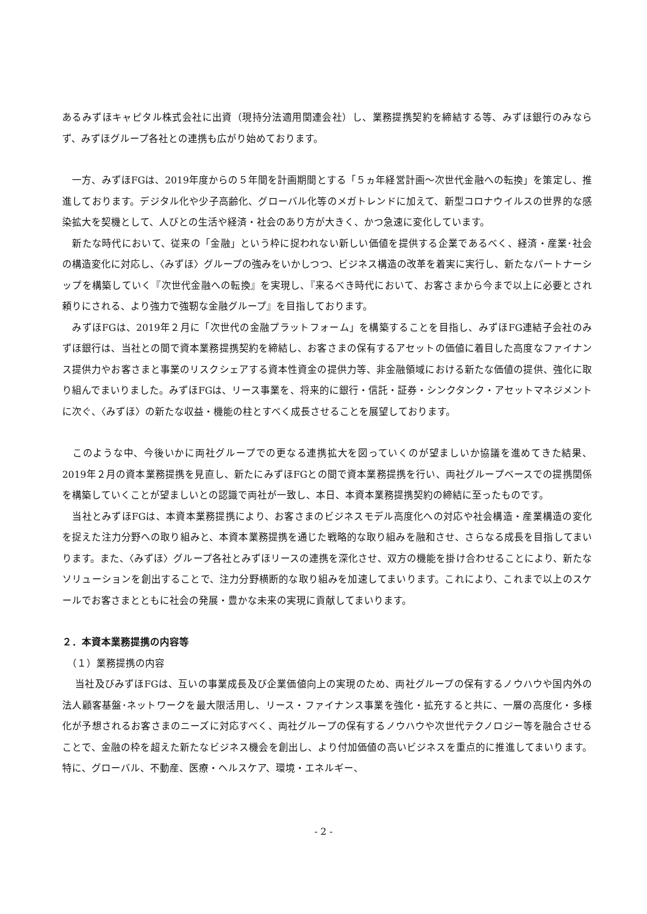あるみずほキャピタル株式会社に出資（現持分法適用関連会社）し、業務提携契約を締結する等、みずほ銀行のみならず、みずほグループ各社との連携も広がり始めております。
　一方、みずほFGは、2019年度からの５年間を計画期間とする「５ヵ年経営計画～次世代金融への転換」を策定し、推進しております。デジタル化や少子高齢化、グローバル化等のメガトレンドに加えて、新型コロナウイルスの世界的な感染拡大を契機として、人びとの生活や経済・社会のあり方が大きく、かつ急速に変化しています。
　新たな時代において、従来の「金融」という枠に捉われない新しい価値を提供する企業であるべく、経済・産業･社会の構造変化に対応し、〈みずほ〉グループの強みをいかしつつ、ビジネス構造の改革を着実に実行し、新たなパートナーシップを構築していく『次世代金融への転換』を実現し、『来るべき時代において、お客さまから今まで以上に必要とされ頼りにされる、より強力で強靭な金融グループ』を目指しております。
　みずほFGは、2019年２月に「次世代の金融プラットフォーム」を構築することを目指し、みずほFG連結子会社のみずほ銀行は、当社との間で資本業務提携契約を締結し、お客さまの保有するアセットの価値に着目した高度なファイナンス提供力やお客さまと事業のリスクシェアする資本性資金の提供力等、非金融領域における新たな価値の提供、強化に取り組んでまいりました。みずほFGは、リース事業を、将来的に銀行・信託・証券・シンクタンク・アセットマネジメントに次ぐ、〈みずほ〉の新たな収益・機能の柱とすべく成長させることを展望しております。
　このような中、今後いかに両社グループでの更なる連携拡大を図っていくのが望ましいか協議を進めてきた結果、2019年２月の資本業務提携を見直し、新たにみずほFGとの間で資本業務提携を行い、両社グループベースでの提携関係を構築していくことが望ましいとの認識で両社が一致し、本日、本資本業務提携契約の締結に至ったものです。
　当社とみずほFGは、本資本業務提携により、お客さまのビジネスモデル高度化への対応や社会構造・産業構造の変化を捉えた注力分野への取り組みと、本資本業務提携を通じた戦略的な取り組みを融和させ、さらなる成長を目指してまいります。また、〈みずほ〉グループ各社とみずほリースの連携を深化させ、双方の機能を掛け合わせることにより、新たなソリューションを創出することで、注力分野横断的な取り組みを加速してまいります。これにより、これまで以上のスケールでお客さまとともに社会の発展・豊かな未来の実現に貢献してまいります。
２．本資本業務提携の内容等
　（１）業務提携の内容
　 当社及びみずほFGは、互いの事業成長及び企業価値向上の実現のため、両社グループの保有するノウハウや国内外の法人顧客基盤･ネットワークを最大限活用し、リース・ファイナンス事業を強化・拡充すると共に、一層の高度化・多様化が予想されるお客さまのニーズに対応すべく、両社グループの保有するノウハウや次世代テクノロジー等を融合させることで、金融の枠を超えた新たなビジネス機会を創出し、より付加価値の高いビジネスを重点的に推進してまいります。特に、グローバル、不動産、医療・ヘルスケア、環境・エネルギー、
- 2 -